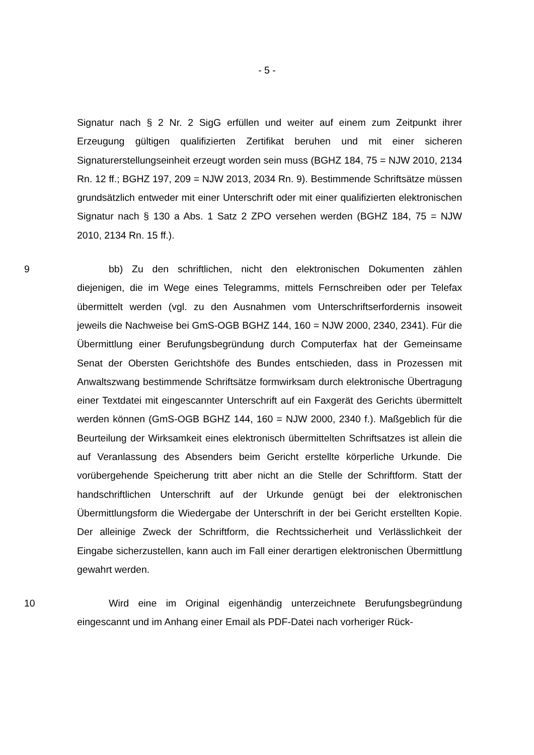- 5 -
Signatur nach § 2 Nr. 2 SigG erfüllen und weiter auf einem zum Zeitpunkt ihrer Erzeugung gültigen qualifizierten Zertifikat beruhen und mit einer sicheren Signaturerstellungseinheit erzeugt worden sein muss (BGHZ 184, 75 = NJW 2010, 2134 Rn. 12 ff.; BGHZ 197, 209 = NJW 2013, 2034 Rn. 9). Bestimmende Schriftsätze müssen grundsätzlich entweder mit einer Unterschrift oder mit einer qualifizierten elektronischen Signatur nach § 130 a Abs. 1 Satz 2 ZPO versehen werden (BGHZ 184, 75 = NJW 2010, 2134 Rn. 15 ff.).
9 bb) Zu den schriftlichen, nicht den elektronischen Dokumenten zählen diejenigen, die im Wege eines Telegramms, mittels Fernschreiben oder per Telefax übermittelt werden (vgl. zu den Ausnahmen vom Unterschriftserfordernis insoweit jeweils die Nachweise bei GmS-OGB BGHZ 144, 160 = NJW 2000, 2340, 2341). Für die Übermittlung einer Berufungsbegründung durch Computerfax hat der Gemeinsame Senat der Obersten Gerichtshöfe des Bundes entschieden, dass in Prozessen mit Anwaltszwang bestimmende Schriftsätze formwirksam durch elektronische Übertragung einer Textdatei mit eingescannter Unterschrift auf ein Faxgerät des Gerichts übermittelt werden können (GmS-OGB BGHZ 144, 160 = NJW 2000, 2340 f.). Maßgeblich für die Beurteilung der Wirksamkeit eines elektronisch übermittelten Schriftsatzes ist allein die auf Veranlassung des Absenders beim Gericht erstellte körperliche Urkunde. Die vorübergehende Speicherung tritt aber nicht an die Stelle der Schriftform. Statt der handschriftlichen Unterschrift auf der Urkunde genügt bei der elektronischen Übermittlungsform die Wiedergabe der Unterschrift in der bei Gericht erstellten Kopie. Der alleinige Zweck der Schriftform, die Rechtssicherheit und Verlässlichkeit der Eingabe sicherzustellen, kann auch im Fall einer derartigen elektronischen Übermittlung gewahrt werden.
10 Wird eine im Original eigenhändig unterzeichnete Berufungsbegründung eingescannt und im Anhang einer Email als PDF-Datei nach vorheriger Rück-